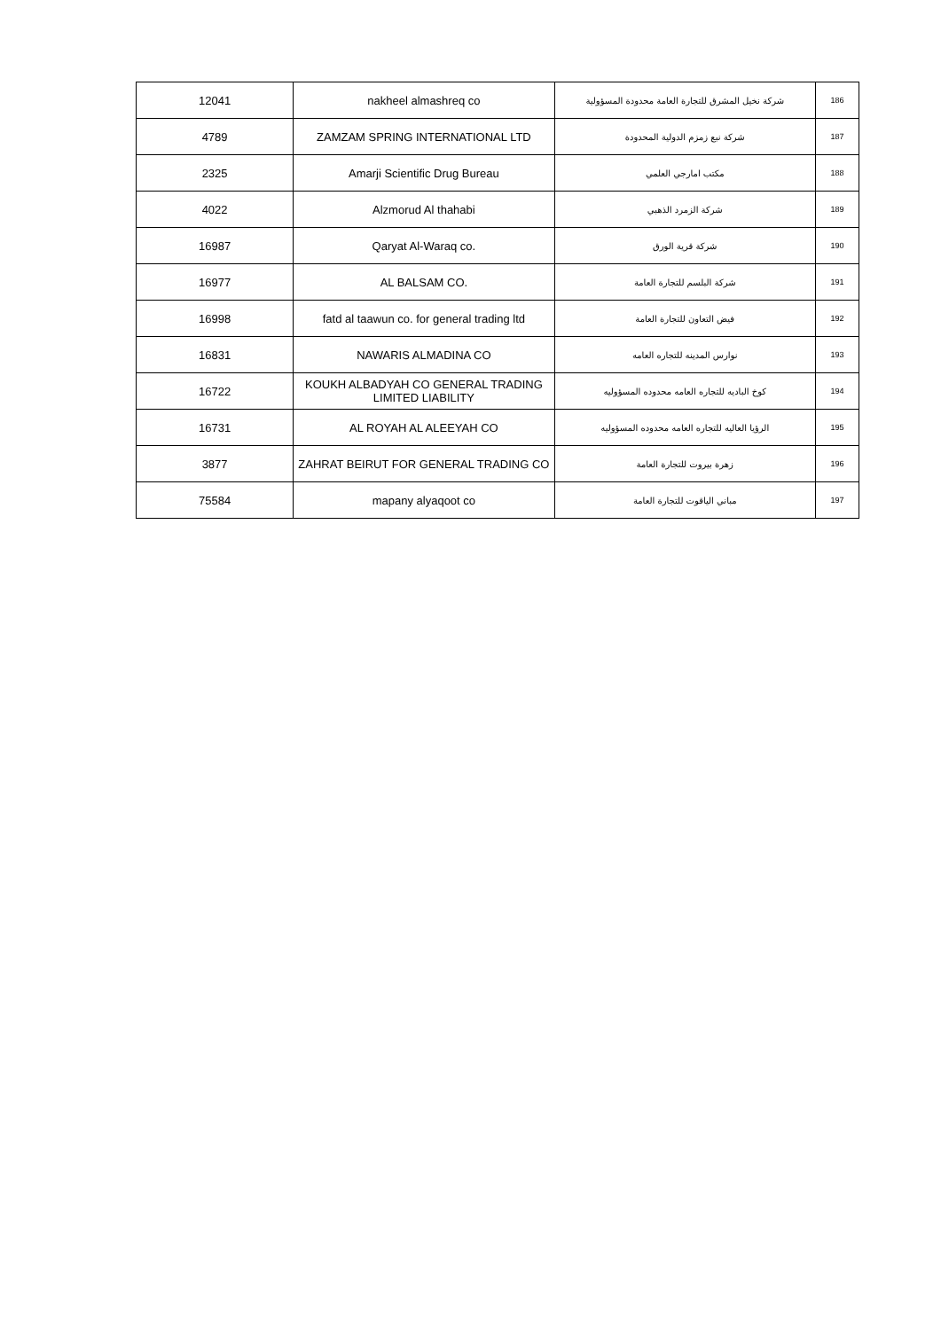| 12041 | nakheel almashreq co | شركة نخيل المشرق للتجارة العامة محدودة المسؤولية | 186 |
| 4789 | ZAMZAM SPRING INTERNATIONAL LTD | شركة نبع زمزم الدولية المحدودة | 187 |
| 2325 | Amarji Scientific Drug Bureau | مكتب امارجي العلمي | 188 |
| 4022 | Alzmorud Al thahabi | شركة الزمرد الذهبي | 189 |
| 16987 | Qaryat Al-Waraq co. | شركة قرية الورق | 190 |
| 16977 | AL BALSAM CO. | شركة البلسم للتجارة العامة | 191 |
| 16998 | fatd al taawun co. for general trading ltd | فيض التعاون للتجارة العامة | 192 |
| 16831 | NAWARIS ALMADINA CO | نوارس المدينه للتجاره العامه | 193 |
| 16722 | KOUKH ALBADYAH CO GENERAL TRADING LIMITED LIABILITY | كوخ الباديه للتجاره العامه محدوده المسؤوليه | 194 |
| 16731 | AL ROYAH AL ALEEYAH CO | الرؤيا العاليه للتجاره العامه محدوده المسؤوليه | 195 |
| 3877 | ZAHRAT BEIRUT FOR GENERAL TRADING CO | زهرة بيروت للتجارة العامة | 196 |
| 75584 | mapany alyaqoot co | مباني الياقوت للتجارة العامة | 197 |